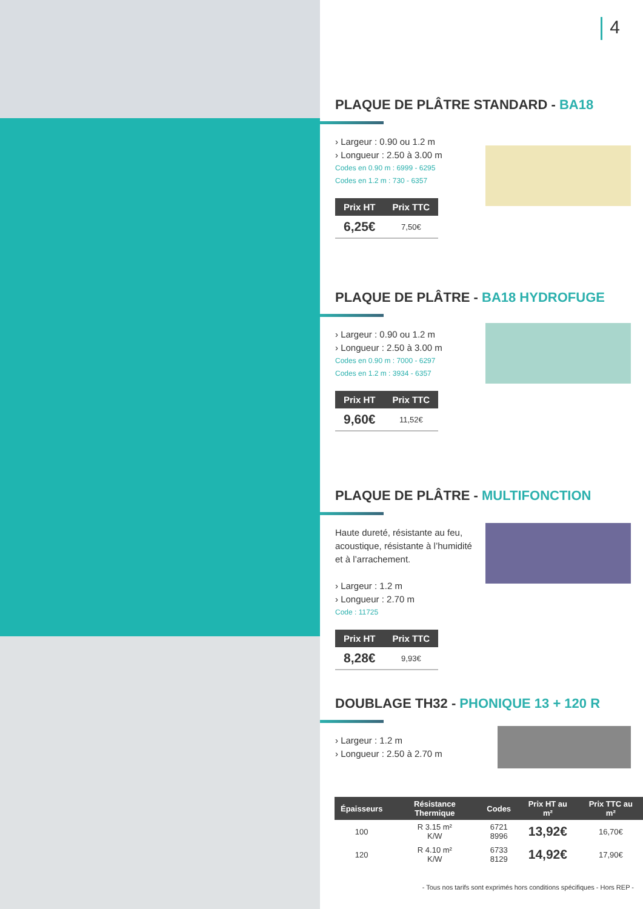4
PLAQUE DE PLÂTRE STANDARD - BA18
› Largeur : 0.90 ou 1.2 m
› Longueur : 2.50 à 3.00 m
Codes en 0.90 m : 6999 - 6295
Codes en 1.2 m : 730 - 6357
| Prix HT | Prix TTC |
| --- | --- |
| 6,25€ | 7,50€ |
PLAQUE DE PLÂTRE - BA18 HYDROFUGE
› Largeur : 0.90 ou 1.2 m
› Longueur : 2.50 à 3.00 m
Codes en 0.90 m : 7000 - 6297
Codes en 1.2 m : 3934 - 6357
| Prix HT | Prix TTC |
| --- | --- |
| 9,60€ | 11,52€ |
PLAQUE DE PLÂTRE - MULTIFONCTION
Haute dureté, résistante au feu,
acoustique, résistante à l’humidité
et à l’arrachement.
› Largeur : 1.2 m
› Longueur : 2.70 m
Code : 11725
| Prix HT | Prix TTC |
| --- | --- |
| 8,28€ | 9,93€ |
DOUBLAGE TH32 - PHONIQUE 13 + 120 R
› Largeur : 1.2 m
› Longueur : 2.50 à 2.70 m
| Épaisseurs | Résistance Thermique | Codes | Prix HT au m² | Prix TTC au m² |
| --- | --- | --- | --- | --- |
| 100 | R 3.15 m² K/W | 6721 8996 | 13,92€ | 16,70€ |
| 120 | R 4.10 m² K/W | 6733 8129 | 14,92€ | 17,90€ |
- Tous nos tarifs sont exprimés hors conditions spécifiques - Hors REP -